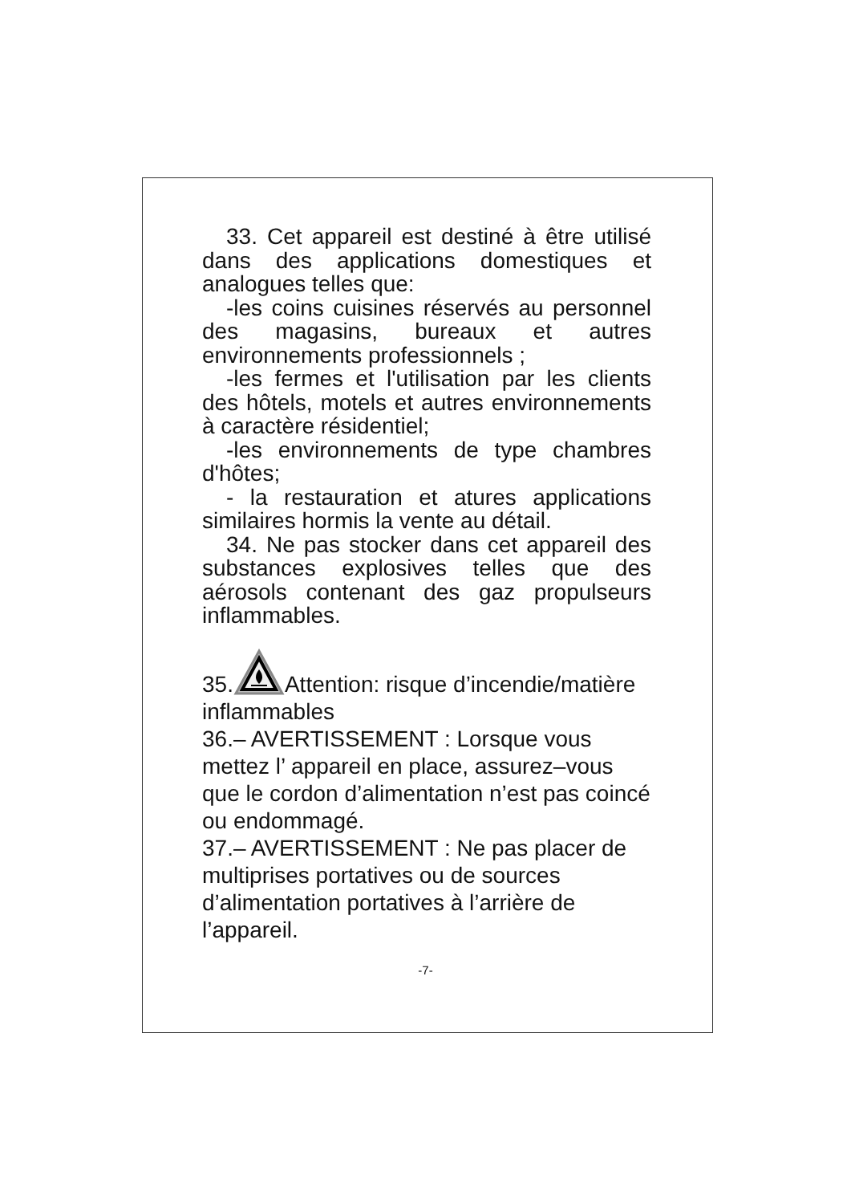33. Cet appareil est destiné à être utilisé dans des applications domestiques et analogues telles que:
-les coins cuisines réservés au personnel des magasins, bureaux et autres environnements professionnels ;
-les fermes et l'utilisation par les clients des hôtels, motels et autres environnements à caractère résidentiel;
-les environnements de type chambres d'hôtes;
- la restauration et atures applications similaires hormis la vente au détail.
34. Ne pas stocker dans cet appareil des substances explosives telles que des aérosols contenant des gaz propulseurs inflammables.
35.Attention: risque d’incendie/matière inflammables
36.– AVERTISSEMENT : Lorsque vous mettez l’ appareil en place, assurez–vous que le cordon d’alimentation n’est pas coincé ou endommagé.
37.– AVERTISSEMENT : Ne pas placer de multiprises portatives ou de sources d’alimentation portatives à l’arrière de l’appareil.
-7-